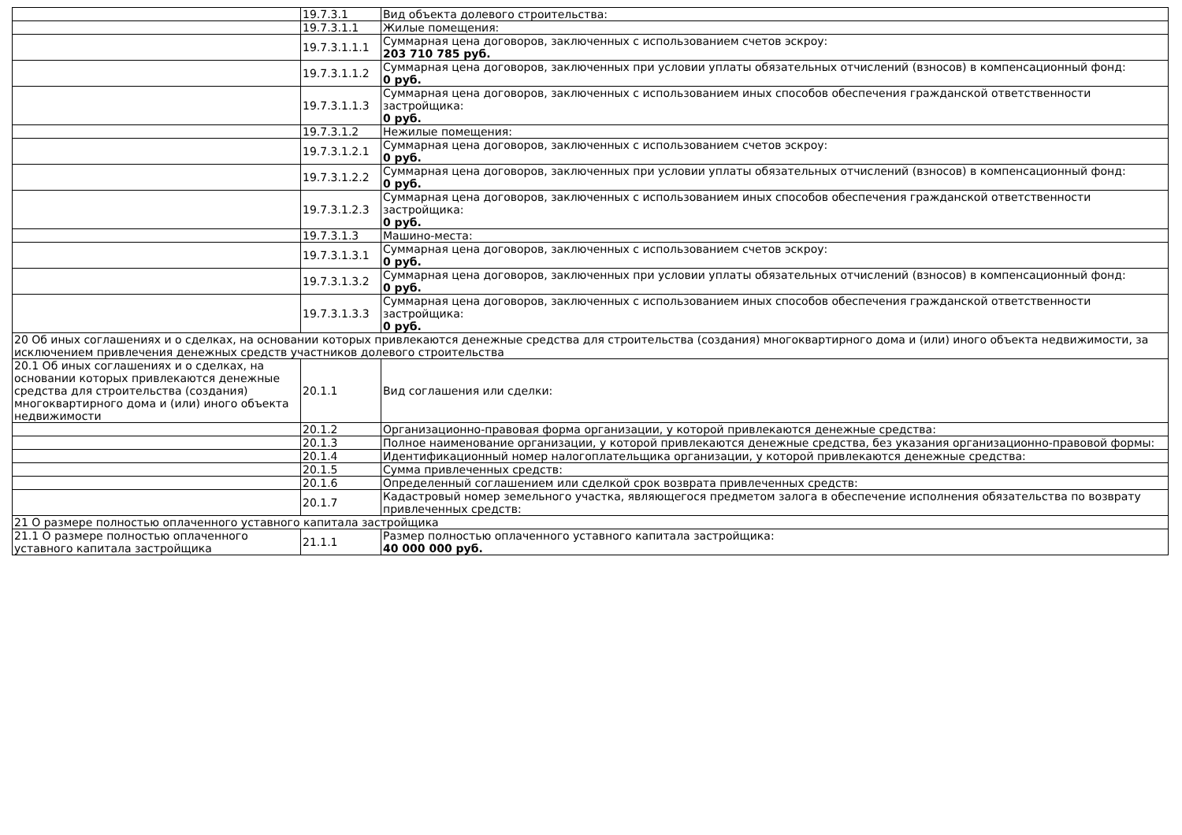| | 19.7.3.1 | Вид объекта долевого строительства: |
| | 19.7.3.1.1 | Жилые помещения: |
| | 19.7.3.1.1.1 | Суммарная цена договоров, заключенных с использованием счетов эскроу: 203 710 785 руб. |
| | 19.7.3.1.1.2 | Суммарная цена договоров, заключенных при условии уплаты обязательных отчислений (взносов) в компенсационный фонд: 0 руб. |
| | 19.7.3.1.1.3 | Суммарная цена договоров, заключенных с использованием иных способов обеспечения гражданской ответственности застройщика: 0 руб. |
| | 19.7.3.1.2 | Нежилые помещения: |
| | 19.7.3.1.2.1 | Суммарная цена договоров, заключенных с использованием счетов эскроу: 0 руб. |
| | 19.7.3.1.2.2 | Суммарная цена договоров, заключенных при условии уплаты обязательных отчислений (взносов) в компенсационный фонд: 0 руб. |
| | 19.7.3.1.2.3 | Суммарная цена договоров, заключенных с использованием иных способов обеспечения гражданской ответственности застройщика: 0 руб. |
| | 19.7.3.1.3 | Машино-места: |
| | 19.7.3.1.3.1 | Суммарная цена договоров, заключенных с использованием счетов эскроу: 0 руб. |
| | 19.7.3.1.3.2 | Суммарная цена договоров, заключенных при условии уплаты обязательных отчислений (взносов) в компенсационный фонд: 0 руб. |
| | 19.7.3.1.3.3 | Суммарная цена договоров, заключенных с использованием иных способов обеспечения гражданской ответственности застройщика: 0 руб. |
| 20 Об иных соглашениях и о сделках, на основании которых привлекаются денежные средства для строительства (создания) многоквартирного дома и (или) иного объекта недвижимости, за исключением привлечения денежных средств участников долевого строительства | | |
| 20.1 Об иных соглашениях и о сделках, на основании которых привлекаются денежные средства для строительства (создания) многоквартирного дома и (или) иного объекта недвижимости | 20.1.1 | Вид соглашения или сделки: |
| | 20.1.2 | Организационно-правовая форма организации, у которой привлекаются денежные средства: |
| | 20.1.3 | Полное наименование организации, у которой привлекаются денежные средства, без указания организационно-правовой формы: |
| | 20.1.4 | Идентификационный номер налогоплательщика организации, у которой привлекаются денежные средства: |
| | 20.1.5 | Сумма привлеченных средств: |
| | 20.1.6 | Определенный соглашением или сделкой срок возврата привлеченных средств: |
| | 20.1.7 | Кадастровый номер земельного участка, являющегося предметом залога в обеспечение исполнения обязательства по возврату привлеченных средств: |
| 21 О размере полностью оплаченного уставного капитала застройщика | | |
| 21.1 О размере полностью оплаченного уставного капитала застройщика | 21.1.1 | Размер полностью оплаченного уставного капитала застройщика: 40 000 000 руб. |